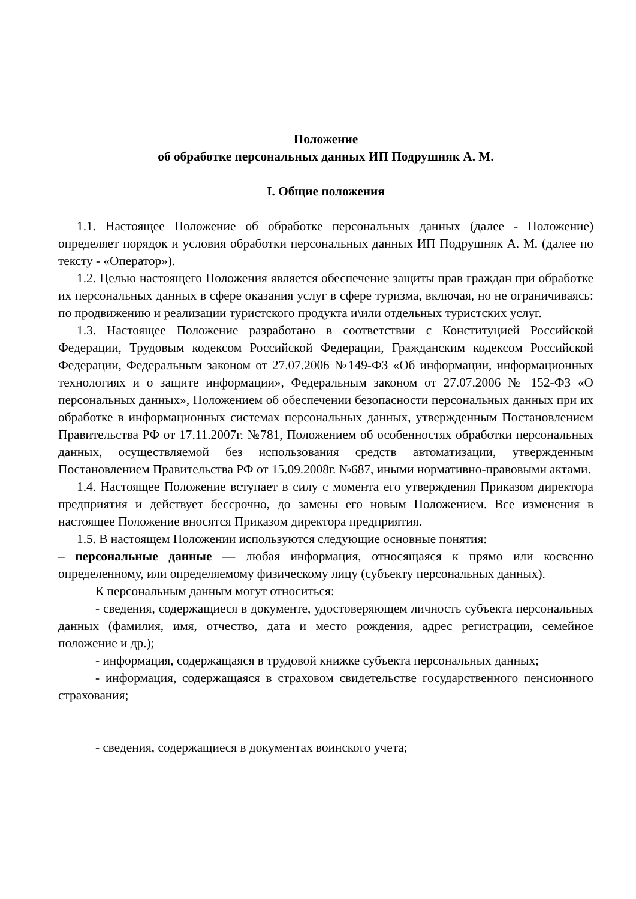Положение
об обработке персональных данных ИП Подрушняк А. М.
I. Общие положения
1.1. Настоящее Положение об обработке персональных данных (далее - Положение) определяет порядок и условия обработки персональных данных ИП Подрушняк А. М. (далее по тексту - «Оператор»).
1.2. Целью настоящего Положения является обеспечение защиты прав граждан при обработке их персональных данных в сфере оказания услуг в сфере туризма, включая, но не ограничиваясь: по продвижению и реализации туристского продукта и\или отдельных туристских услуг.
1.3. Настоящее Положение разработано в соответствии с Конституцией Российской Федерации, Трудовым кодексом Российской Федерации, Гражданским кодексом Российской Федерации, Федеральным законом от 27.07.2006 №149-ФЗ «Об информации, информационных технологиях и о защите информации», Федеральным законом от 27.07.2006 № 152-ФЗ «О персональных данных», Положением об обеспечении безопасности персональных данных при их обработке в информационных системах персональных данных, утвержденным Постановлением Правительства РФ от 17.11.2007г. №781, Положением об особенностях обработки персональных данных, осуществляемой без использования средств автоматизации, утвержденным Постановлением Правительства РФ от 15.09.2008г. №687, иными нормативно-правовыми актами.
1.4. Настоящее Положение вступает в силу с момента его утверждения Приказом директора предприятия и действует бессрочно, до замены его новым Положением. Все изменения в настоящее Положение вносятся Приказом директора предприятия.
1.5. В настоящем Положении используются следующие основные понятия:
– персональные данные — любая информация, относящаяся к прямо или косвенно определенному, или определяемому физическому лицу (субъекту персональных данных).
К персональным данным могут относиться:
- сведения, содержащиеся в документе, удостоверяющем личность субъекта персональных данных (фамилия, имя, отчество, дата и место рождения, адрес регистрации, семейное положение и др.);
- информация, содержащаяся в трудовой книжке субъекта персональных данных;
- информация, содержащаяся в страховом свидетельстве государственного пенсионного страхования;
- сведения, содержащиеся в документах воинского учета;